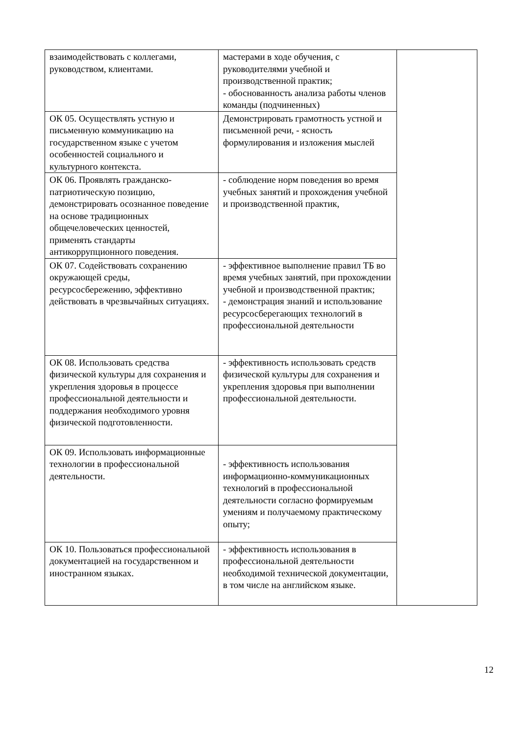| взаимодействовать с коллегами, руководством, клиентами. | мастерами в ходе обучения, с руководителями учебной и производственной практик; - обоснованность анализа работы членов команды (подчиненных) | |
| ОК 05. Осуществлять устную и письменную коммуникацию на государственном языке с учетом особенностей социального и культурного контекста. | Демонстрировать грамотность устной и письменной речи, - ясность формулирования и изложения мыслей | |
| ОК 06. Проявлять гражданско-патриотическую позицию, демонстрировать осознанное поведение на основе традиционных общечеловеческих ценностей, применять стандарты антикоррупционного поведения. | - соблюдение норм поведения во время учебных занятий и прохождения учебной и производственной практик, | |
| ОК 07. Содействовать сохранению окружающей среды, ресурсосбережению, эффективно действовать в чрезвычайных ситуациях. | - эффективное выполнение правил ТБ во время учебных занятий, при прохождении учебной и производственной практик; - демонстрация знаний и использование ресурсосберегающих технологий в профессиональной деятельности | |
| ОК 08. Использовать средства физической культуры для сохранения и укрепления здоровья в процессе профессиональной деятельности и поддержания необходимого уровня физической подготовленности. | - эффективность использовать средств физической культуры для сохранения и укрепления здоровья при выполнении профессиональной деятельности. | |
| ОК 09. Использовать информационные технологии в профессиональной деятельности. | - эффективность использования информационно-коммуникационных технологий в профессиональной деятельности согласно формируемым умениям и получаемому практическому опыту; | |
| ОК 10. Пользоваться профессиональной документацией на государственном и иностранном языках. | - эффективность использования в профессиональной деятельности необходимой технической документации, в том числе на английском языке. | |
12